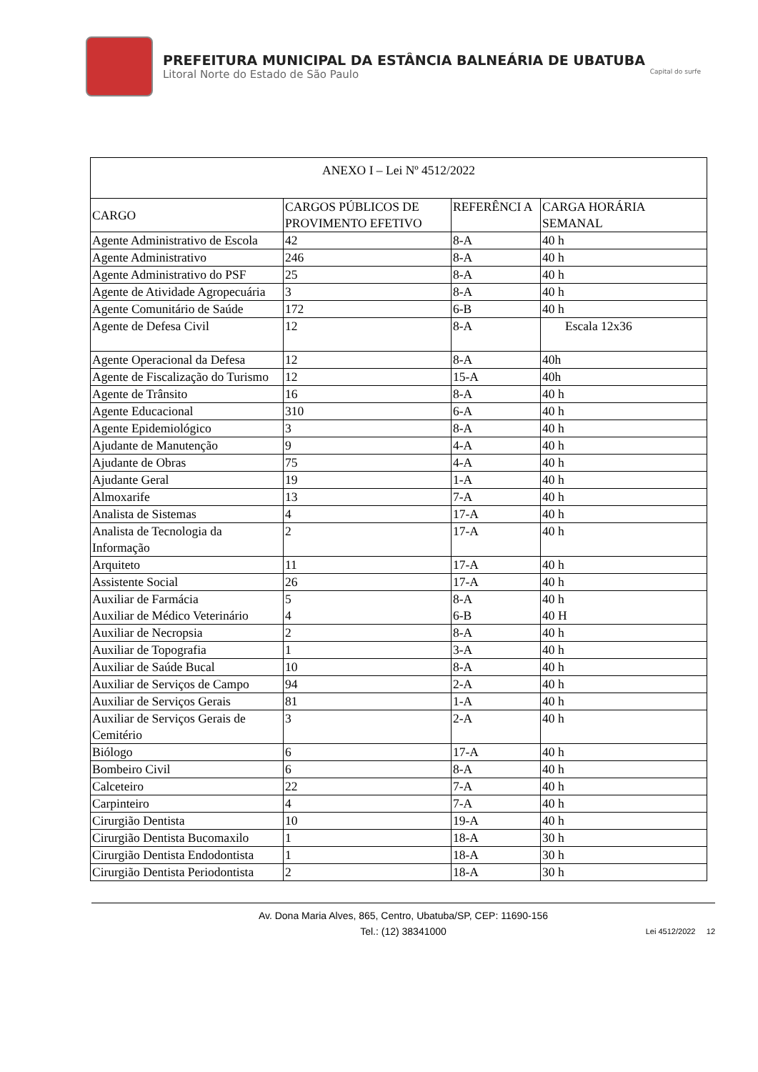PREFEITURA MUNICIPAL DA ESTÂNCIA BALNEÁRIA DE UBATUBA
Litoral Norte do Estado de São Paulo Capital do surfe
| ANEXO I – Lei Nº 4512/2022 | | | |
| CARGO | CARGOS PÚBLICOS DE PROVIMENTO EFETIVO | REFERÊNCI A | CARGA HORÁRIA SEMANAL |
| Agente Administrativo de Escola | 42 | 8-A | 40 h |
| Agente Administrativo | 246 | 8-A | 40 h |
| Agente Administrativo do PSF | 25 | 8-A | 40 h |
| Agente de Atividade Agropecuária | 3 | 8-A | 40 h |
| Agente Comunitário de Saúde | 172 | 6-B | 40 h |
| Agente de Defesa Civil | 12 | 8-A | Escala 12x36 |
| Agente Operacional da Defesa | 12 | 8-A | 40h |
| Agente de Fiscalização do Turismo | 12 | 15-A | 40h |
| Agente de Trânsito | 16 | 8-A | 40 h |
| Agente Educacional | 310 | 6-A | 40 h |
| Agente Epidemiológico | 3 | 8-A | 40 h |
| Ajudante de Manutenção | 9 | 4-A | 40 h |
| Ajudante de Obras | 75 | 4-A | 40 h |
| Ajudante Geral | 19 | 1-A | 40 h |
| Almoxarife | 13 | 7-A | 40 h |
| Analista de Sistemas | 4 | 17-A | 40 h |
| Analista de Tecnologia da Informação | 2 | 17-A | 40 h |
| Arquiteto | 11 | 17-A | 40 h |
| Assistente Social | 26 | 17-A | 40 h |
| Auxiliar de Farmácia Auxiliar de Médico Veterinário | 5 4 | 8-A 6-B | 40 h 40 H |
| Auxiliar de Necropsia | 2 | 8-A | 40 h |
| Auxiliar de Topografia | 1 | 3-A | 40 h |
| Auxiliar de Saúde Bucal | 10 | 8-A | 40 h |
| Auxiliar de Serviços de Campo | 94 | 2-A | 40 h |
| Auxiliar de Serviços Gerais | 81 | 1-A | 40 h |
| Auxiliar de Serviços Gerais de Cemitério | 3 | 2-A | 40 h |
| Biólogo | 6 | 17-A | 40 h |
| Bombeiro Civil | 6 | 8-A | 40 h |
| Calceteiro | 22 | 7-A | 40 h |
| Carpinteiro | 4 | 7-A | 40 h |
| Cirurgião Dentista | 10 | 19-A | 40 h |
| Cirurgião Dentista Bucomaxilo | 1 | 18-A | 30 h |
| Cirurgião Dentista Endodontista | 1 | 18-A | 30 h |
| Cirurgião Dentista Periodontista | 2 | 18-A | 30 h |
Av. Dona Maria Alves, 865, Centro, Ubatuba/SP, CEP: 11690-156
Tel.: (12) 38341000
Lei 4512/2022 12